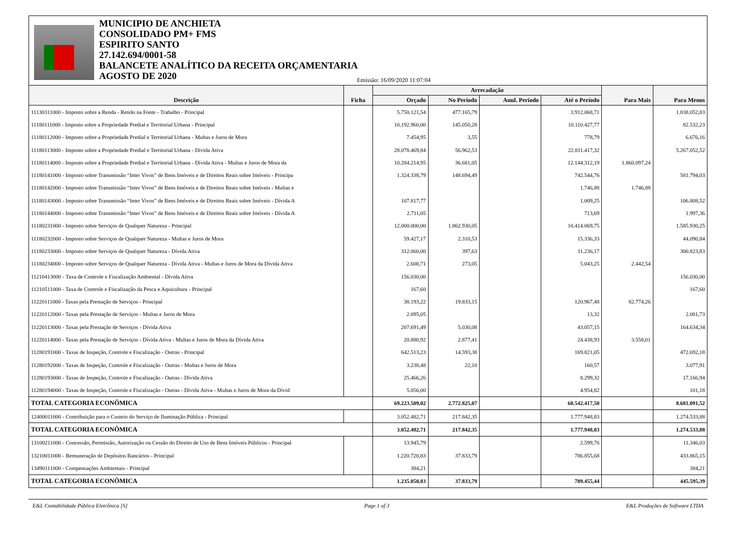MUNICIPIO DE ANCHIETA
CONSOLIDADO PM+ FMS
ESPIRITO SANTO
27.142.694/0001-58
BALANCETE ANALÍTICO DA RECEITA ORÇAMENTARIA
AGOSTO DE 2020
Emissão: 16/09/2020 11:07:04
| Descrição | Ficha | Arrecadação | | | | Para Mais | Para Menos |
| --- | --- | --- | --- | --- | --- | --- | --- |
| | | Orçado | No Período | Anul. Período | Até o Período | | |
| 11130311000 - Imposto sobre a Renda - Retido na Fonte - Trabalho - Principal | | 5.750.121,54 | 477.165,79 | | 3.912.068,71 | | 1.838.052,83 |
| 11180111000 - Imposto sobre a Propriedade Predial e Territorial Urbana - Principal | | 10.192.960,00 | 145.050,28 | | 10.110.427,77 | | 82.532,23 |
| 11180112000 - Imposto sobre a Propriedade Predial e Territorial Urbana - Multas e Juros de Mora | | 7.454,95 | 3,55 | | 778,79 | | 6.676,16 |
| 11180113000 - Imposto sobre a Propriedade Predial e Territorial Urbana - Dívida Ativa | | 28.078.469,84 | 56.962,53 | | 22.811.417,32 | | 5.267.052,52 |
| 11180114000 - Imposto sobre a Propriedade Predial e Territorial Urbana - Dívida Ativa - Multas e Juros de Mora da | | 10.284.214,95 | 36.681,05 | | 12.144.312,19 | 1.860.097,24 | |
| 11180141000 - Imposto sobre Transmissão “Inter Vivos” de Bens Imóveis e de Direitos Reais sobre Imóveis - Principa | | 1.324.338,79 | 148.694,49 | | 742.544,76 | | 581.794,03 |
| 11180142000 - Imposto sobre Transmissão “Inter Vivos” de Bens Imóveis e de Direitos Reais sobre Imóveis - Multas e | | | | | 1.746,88 | 1.746,88 | |
| 11180143000 - Imposto sobre Transmissão “Inter Vivos” de Bens Imóveis e de Direitos Reais sobre Imóveis - Dívida A | | 107.817,77 | | | 1.009,25 | | 106.808,52 |
| 11180144000 - Imposto sobre Transmissão “Inter Vivos” de Bens Imóveis e de Direitos Reais sobre Imóveis - Dívida A | | 2.711,05 | | | 713,69 | | 1.997,36 |
| 11180231000 - Imposto sobre Serviços de Qualquer Natureza - Principal | | 12.000.000,00 | 1.862.930,05 | | 10.414.069,75 | | 1.585.930,25 |
| 11180232000 - Imposto sobre Serviços de Qualquer Natureza - Multas e Juros de Mora | | 59.427,17 | 2.310,53 | | 15.336,33 | | 44.090,84 |
| 11180233000 - Imposto sobre Serviços de Qualquer Natureza - Dívida Ativa | | 312.060,00 | 397,63 | | 11.236,17 | | 300.823,83 |
| 11180234000 - Imposto sobre Serviços de Qualquer Natureza - Dívida Ativa - Multas e Juros de Mora da Dívida Ativa | | 2.600,71 | 273,05 | | 5.043,25 | 2.442,54 | |
| 11210413000 - Taxa de Controle e Fiscalização Ambiental - Dívida Ativa | | 156.030,00 | | | | | 156.030,00 |
| 11210511000 - Taxa de Controle e Fiscalização da Pesca e Aquicultura - Principal | | 167,60 | | | | | 167,60 |
| 11220111000 - Taxas pela Prestação de Serviços - Principal | | 38.193,22 | 19.833,15 | | 120.967,48 | 82.774,26 | |
| 11220112000 - Taxas pela Prestação de Serviços - Multas e Juros de Mora | | 2.095,05 | | | 13,32 | | 2.081,73 |
| 11220113000 - Taxas pela Prestação de Serviços - Dívida Ativa | | 207.691,49 | 5.030,08 | | 43.057,15 | | 164.634,34 |
| 11220114000 - Taxas pela Prestação de Serviços - Dívida Ativa - Multas e Juros de Mora da Dívida Ativa | | 20.880,92 | 2.877,41 | | 24.438,93 | 3.558,01 | |
| 11280191000 - Taxas de Inspeção, Controle e Fiscalização - Outras - Principal | | 642.513,23 | 14.593,38 | | 169.821,05 | | 472.692,18 |
| 11280192000 - Taxas de Inspeção, Controle e Fiscalização - Outras - Multas e Juros de Mora | | 3.238,48 | 22,10 | | 160,57 | | 3.077,91 |
| 11280193000 - Taxas de Inspeção, Controle e Fiscalização - Outras - Dívida Ativa | | 25.466,26 | | | 8.299,32 | | 17.166,94 |
| 11280194000 - Taxas de Inspeção, Controle e Fiscalização - Outras - Dívida Ativa - Multas e Juros de Mora da Dívid | | 5.056,00 | | | 4.954,82 | | 101,18 |
| TOTAL CATEGORIA ECONÔMICA | | 69.223.509,02 | 2.772.825,07 | | 60.542.417,50 | | 8.681.091,52 |
| 12400011000 - Contribuição para o Custeio do Serviço de Iluminação Pública - Principal | | 3.052.482,71 | 217.842,35 | | 1.777.948,83 | | 1.274.533,88 |
| TOTAL CATEGORIA ECONÔMICA | | 3.052.482,71 | 217.842,35 | | 1.777.948,83 | | 1.274.533,88 |
| 13100211000 - Concessão, Permissão, Autorização ou Cessão do Direito de Uso de Bens Imóveis Públicos - Principal | | 13.945,79 | | | 2.599,76 | | 11.346,03 |
| 13210011000 - Remuneração de Depósitos Bancários - Principal | | 1.220.720,83 | 37.833,79 | | 786.855,68 | | 433.865,15 |
| 13490111000 - Compensações Ambientais - Principal | | 384,21 | | | | | 384,21 |
| TOTAL CATEGORIA ECONÔMICA | | 1.235.050,83 | 37.833,79 | | 789.455,44 | | 445.595,39 |
E&L Contabilidade Pública Eletrônica [S] Page 1 of 3 E&L Produções de Software LTDA